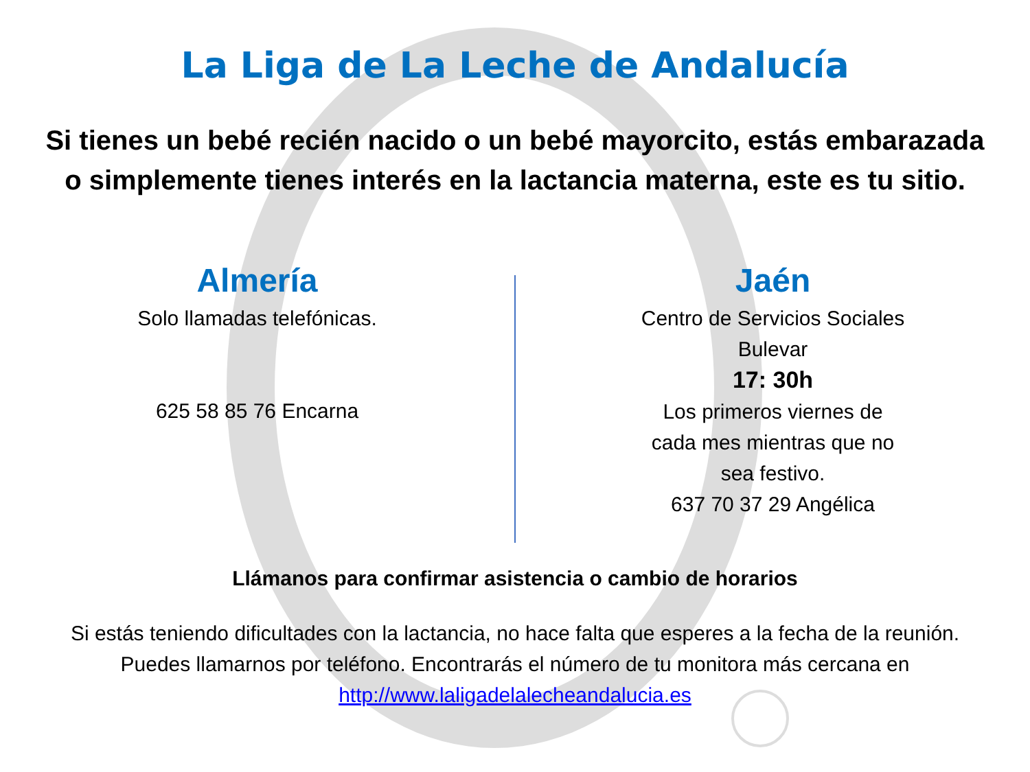La Liga de La Leche de Andalucía
Si tienes un bebé recién nacido o un bebé mayorcito, estás embarazada
o simplemente tienes interés en la lactancia materna, este es tu sitio.
Almería
Solo llamadas telefónicas.
625 58 85 76 Encarna
Jaén
Centro de Servicios Sociales
Bulevar
17: 30h
Los primeros viernes de
cada mes mientras que no
sea festivo.
637 70 37 29 Angélica
Llámanos para confirmar asistencia o cambio de horarios
Si estás teniendo dificultades con la lactancia, no hace falta que esperes a la fecha de la reunión.
Puedes llamarnos por teléfono. Encontrarás el número de tu monitora más cercana en
http://www.laligadelalecheandalucia.es